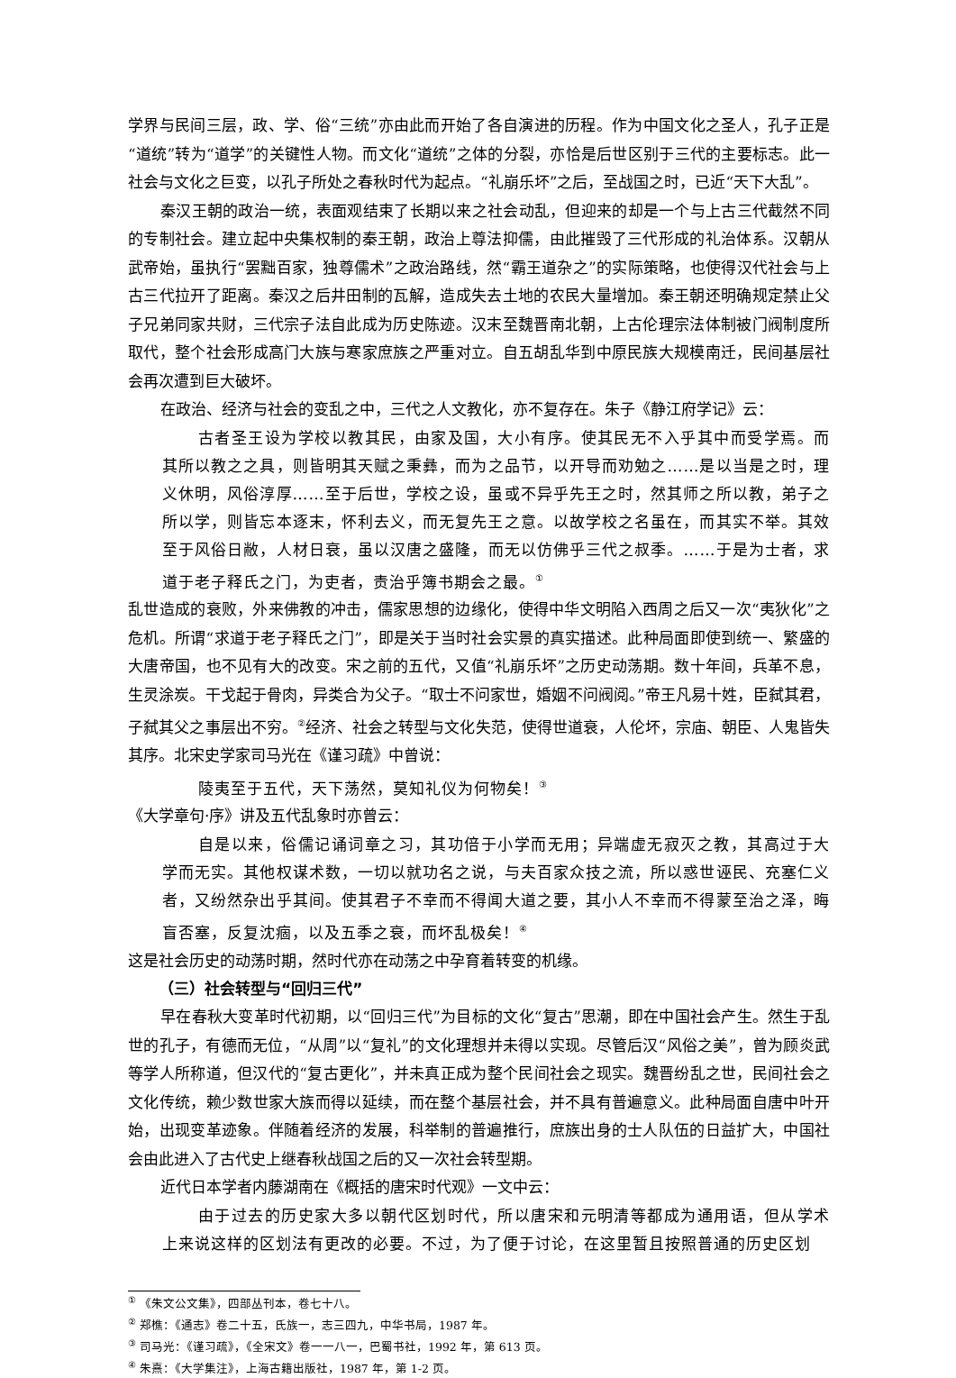学界与民间三层，政、学、俗“三统”亦由此而开始了各自演进的历程。作为中国文化之圣人，孔子正是“道统”转为“道学”的关键性人物。而文化“道统”之体的分裂，亦恰是后世区别于三代的主要标志。此一社会与文化之巨变，以孔子所处之春秋时代为起点。“礼崩乐坏”之后，至战国之时，已近“天下大乱”。
秦汉王朝的政治一统，表面观结束了长期以来之社会动乱，但迎来的却是一个与上古三代截然不同的专制社会。建立起中央集权制的秦王朝，政治上尊法抑儒，由此摧毁了三代形成的礼治体系。汉朝从武帝始，虽执行“罢黜百家，独尊儒术”之政治路线，然“霸王道杂之”的实际策略，也使得汉代社会与上古三代拉开了距离。秦汉之后井田制的瓦解，造成失去土地的农民大量增加。秦王朝还明确规定禁止父子兄弟同家共财，三代宗子法自此成为历史陈迹。汉末至魏晋南北朝，上古伦理宗法体制被门阀制度所取代，整个社会形成高门大族与寒家庶族之严重对立。自五胡乱华到中原民族大规模南迁，民间基层社会再次遭到巨大破坏。
在政治、经济与社会的变乱之中，三代之人文教化，亦不复存在。朱子《静江府学记》云：
古者圣王设为学校以教其民，由家及国，大小有序。使其民无不入乎其中而受学焉。而其所以教之之具，则皆明其天赋之秉彝，而为之品节，以开导而劝勉之……是以当是之时，理义休明，风俗淳厚……至于后世，学校之设，虽或不异乎先王之时，然其师之所以教，弟子之所以学，则皆忘本逐末，怀利去义，而无复先王之意。以故学校之名虽在，而其实不举。其效至于风俗日敝，人材日衰，虽以汉唐之盛隆，而无以仿佛乎三代之叔季。……于是为士者，求道于老子释氏之门，为吏者，责治乎簿书期会之最。<sup>①</sup>
乱世造成的衰败，外来佛教的冲击，儒家思想的边缘化，使得中华文明陷入西周之后又一次“夷狄化”之危机。所谓“求道于老子释氏之门”，即是关于当时社会实景的真实描述。此种局面即使到统一、繁盛的大唐帝国，也不见有大的改变。宋之前的五代，又值“礼崩乐坏”之历史动荡期。数十年间，兵革不息，生灵涂炭。干戈起于骨肉，异类合为父子。“取士不问家世，婚姻不问阀阅。”帝王凡易十姓，臣弑其君，子弑其父之事层出不穷。<sup>②</sup>经济、社会之转型与文化失范，使得世道衰，人伦坏，宗庙、朝臣、人鬼皆失其序。北宋史学家司马光在《谨习疏》中曾说：
陵夷至于五代，天下荡然，莫知礼仪为何物矣！<sup>③</sup>
《大学章句·序》讲及五代乱象时亦曾云：
自是以来，俗儒记诵词章之习，其功倍于小学而无用；异端虚无寂灭之教，其高过于大学而无实。其他权谋术数，一切以就功名之说，与夫百家众技之流，所以惑世诬民、充塞仁义者，又纷然杂出乎其间。使其君子不幸而不得闻大道之要，其小人不幸而不得蒙至治之泽，晦盲否塞，反复沈痼，以及五季之衰，而坏乱极矣！<sup>④</sup>
这是社会历史的动荡时期，然时代亦在动荡之中孕育着转变的机缘。
（三）社会转型与“回归三代”
早在春秋大变革时代初期，以“回归三代”为目标的文化“复古”思潮，即在中国社会产生。然生于乱世的孔子，有德而无位，“从周”以“复礼”的文化理想并未得以实现。尽管后汉“风俗之美”，曾为顾炎武等学人所称道，但汉代的“复古更化”，并未真正成为整个民间社会之现实。魏晋纷乱之世，民间社会之文化传统，赖少数世家大族而得以延续，而在整个基层社会，并不具有普遍意义。此种局面自唐中叶开始，出现变革迹象。伴随着经济的发展，科举制的普遍推行，庶族出身的士人队伍的日益扩大，中国社会由此进入了古代史上继春秋战国之后的又一次社会转型期。
近代日本学者内藤湖南在《概括的唐宋时代观》一文中云：
由于过去的历史家大多以朝代区划时代，所以唐宋和元明清等都成为通用语，但从学术上来说这样的区划法有更改的必要。不过，为了便于讨论，在这里暂且按照普通的历史区划
<sup>①</sup> 《朱文公文集》，四部丛刊本，卷七十八。
<sup>②</sup> 郑樵：《通志》卷二十五，氏族一，志三四九，中华书局，1987 年。
<sup>③</sup> 司马光：《谨习疏》，《全宋文》卷一一八一，巴蜀书社，1992 年，第 613 页。
<sup>④</sup> 朱熹：《大学集注》，上海古籍出版社，1987 年，第 1-2 页。